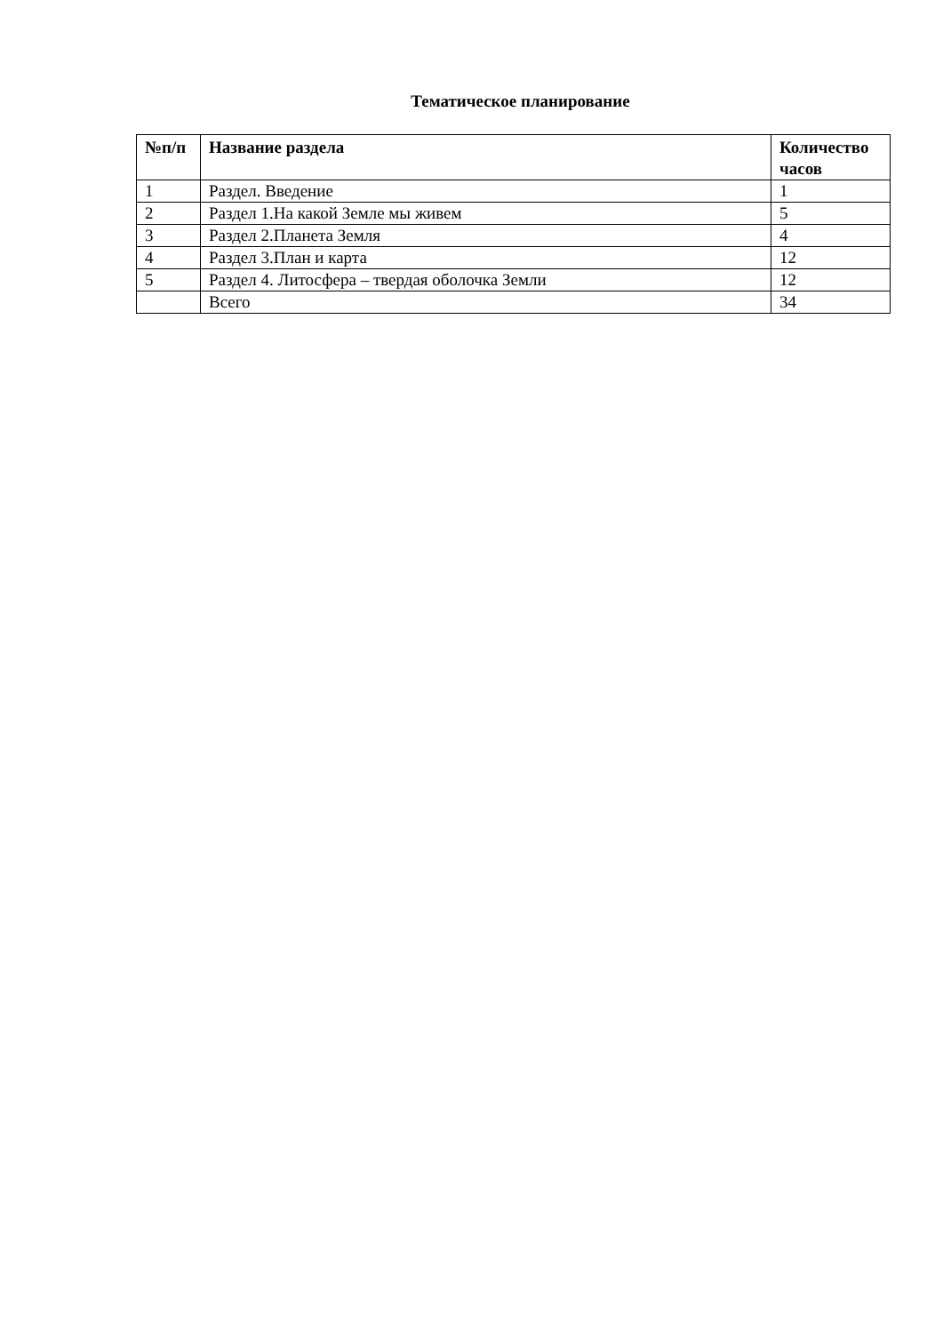Тематическое планирование
| №п/п | Название раздела | Количество часов |
| --- | --- | --- |
| 1 | Раздел. Введение | 1 |
| 2 | Раздел 1.На какой Земле мы живем | 5 |
| 3 | Раздел 2.Планета Земля | 4 |
| 4 | Раздел 3.План и карта | 12 |
| 5 | Раздел 4. Литосфера – твердая оболочка Земли | 12 |
| | Всего | 34 |